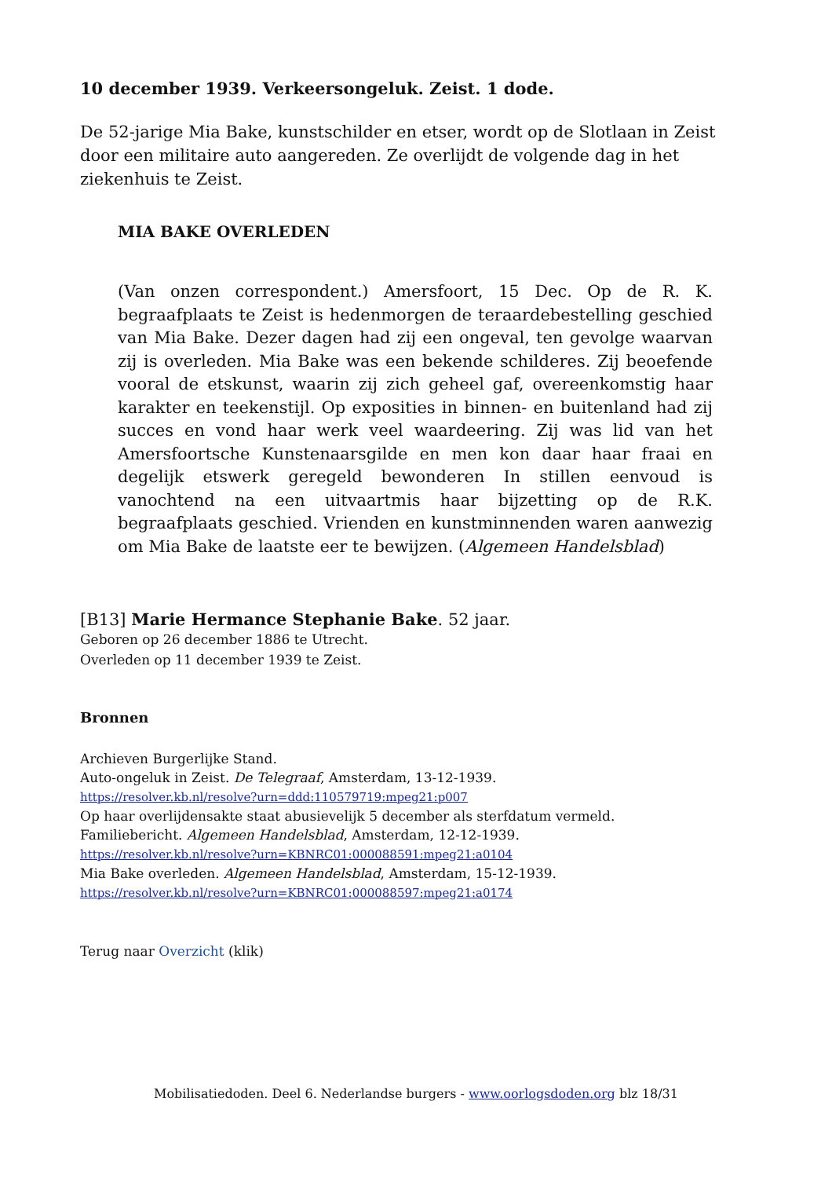10 december 1939. Verkeersongeluk. Zeist. 1 dode.
De 52-jarige Mia Bake, kunstschilder en etser, wordt op de Slotlaan in Zeist door een militaire auto aangereden. Ze overlijdt de volgende dag in het ziekenhuis te Zeist.
MIA BAKE OVERLEDEN
(Van onzen correspondent.) Amersfoort, 15 Dec. Op de R. K. begraafplaats te Zeist is hedenmorgen de teraardebestelling geschied van Mia Bake. Dezer dagen had zij een ongeval, ten gevolge waarvan zij is overleden. Mia Bake was een bekende schilderes. Zij beoefende vooral de etskunst, waarin zij zich geheel gaf, overeenkomstig haar karakter en teekenstijl. Op exposities in binnen- en buitenland had zij succes en vond haar werk veel waardeering. Zij was lid van het Amersfoortsche Kunstenaarsgilde en men kon daar haar fraai en degelijk etswerk geregeld bewonderen In stillen eenvoud is vanochtend na een uitvaartmis haar bijzetting op de R.K. begraafplaats geschied. Vrienden en kunstminnenden waren aanwezig om Mia Bake de laatste eer te bewijzen. (Algemeen Handelsblad)
[B13] Marie Hermance Stephanie Bake. 52 jaar.
Geboren op 26 december 1886 te Utrecht.
Overleden op 11 december 1939 te Zeist.
Bronnen
Archieven Burgerlijke Stand.
Auto-ongeluk in Zeist. De Telegraaf, Amsterdam, 13-12-1939.
https://resolver.kb.nl/resolve?urn=ddd:110579719:mpeg21:p007
Op haar overlijdensakte staat abusievelijk 5 december als sterfdatum vermeld.
Familiebericht. Algemeen Handelsblad, Amsterdam, 12-12-1939.
https://resolver.kb.nl/resolve?urn=KBNRC01:000088591:mpeg21:a0104
Mia Bake overleden. Algemeen Handelsblad, Amsterdam, 15-12-1939.
https://resolver.kb.nl/resolve?urn=KBNRC01:000088597:mpeg21:a0174
Terug naar Overzicht (klik)
Mobilisatiedoden. Deel 6. Nederlandse burgers - www.oorlogsdoden.org blz 18/31